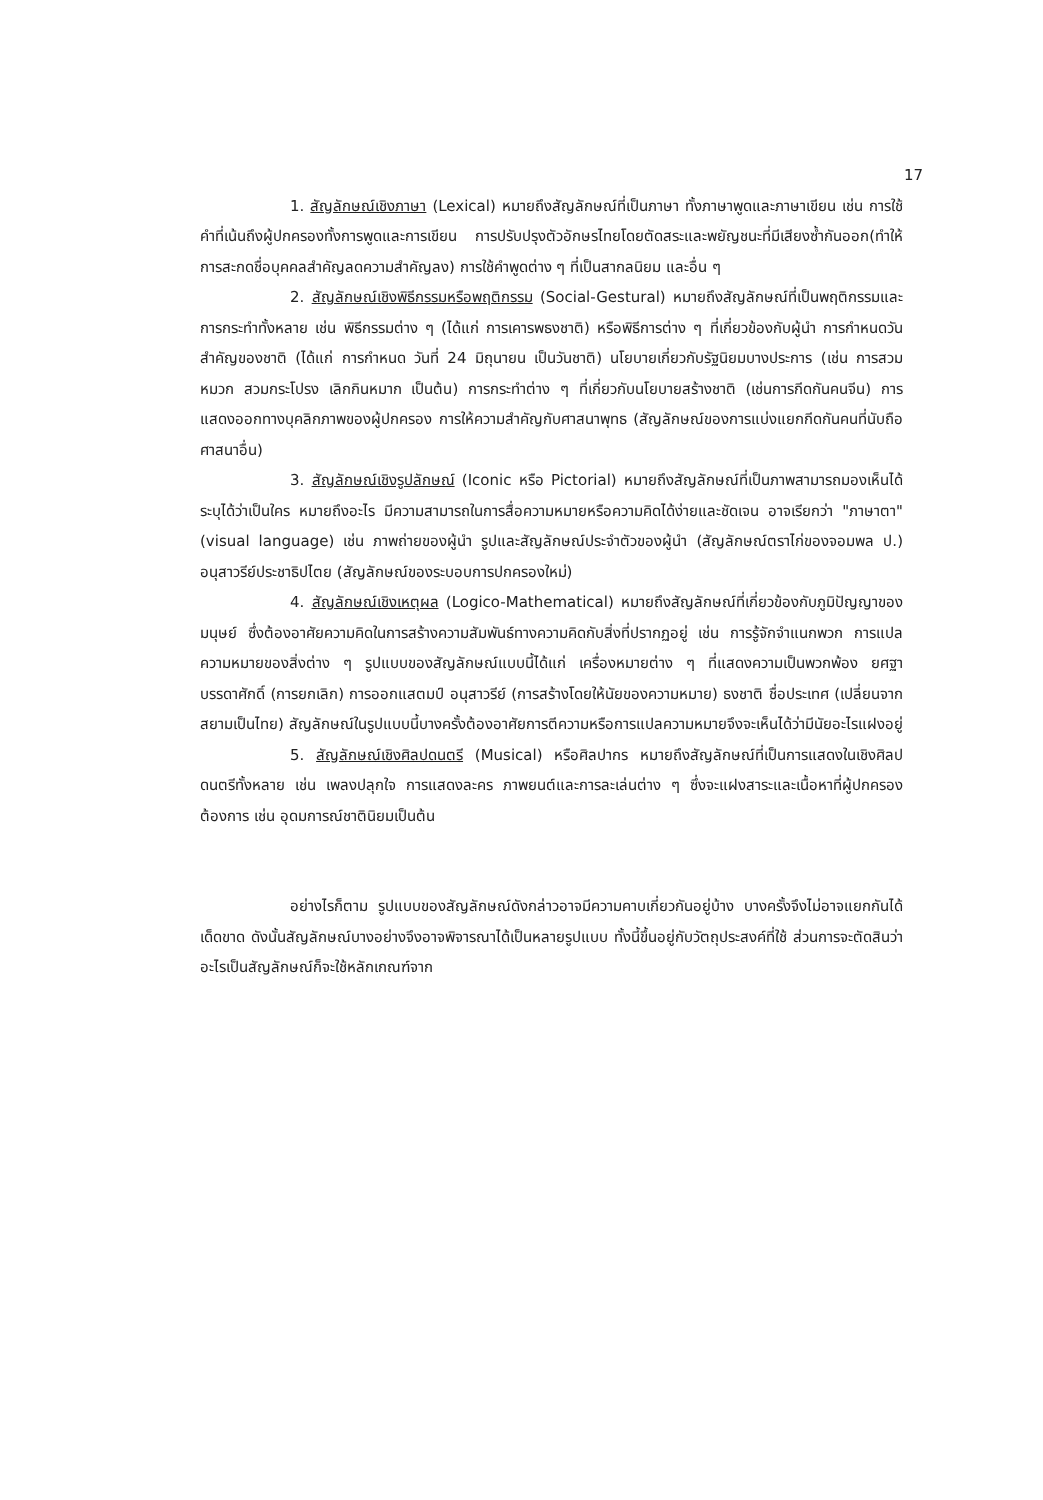17
1. สัญลักษณ์เชิงภาษา (Lexical) หมายถึงสัญลักษณ์ที่เป็นภาษา ทั้งภาษาพูดและภาษาเขียน เช่น การใช้คำที่เน้นถึงผู้ปกครองทั้งการพูดและการเขียน การปรับปรุงตัวอักษรไทยโดยตัดสระและพยัญชนะที่มีเสียงซ้ำกันออก(ทำให้การสะกดชื่อบุคคลสำคัญลดความสำคัญลง) การใช้คำพูดต่าง ๆ ที่เป็นสากลนิยม และอื่น ๆ
2. สัญลักษณ์เชิงพิธีกรรมหรือพฤติกรรม (Social-Gestural) หมายถึงสัญลักษณ์ที่เป็นพฤติกรรมและการกระทำทั้งหลาย เช่น พิธีกรรมต่าง ๆ (ได้แก่ การเคารพธงชาติ) หรือพิธีการต่าง ๆ ที่เกี่ยวข้องกับผู้นำ การกำหนดวันสำคัญของชาติ (ได้แก่ การกำหนด วันที่ 24 มิถุนายน เป็นวันชาติ) นโยบายเกี่ยวกับรัฐนิยมบางประการ (เช่น การสวมหมวก สวมกระโปรง เลิกกินหมาก เป็นต้น) การกระทำต่าง ๆ ที่เกี่ยวกับนโยบายสร้างชาติ (เช่นการกีดกันคนจีน) การแสดงออกทางบุคลิกภาพของผู้ปกครอง การให้ความสำคัญกับศาสนาพุทธ (สัญลักษณ์ของการแบ่งแยกกีดกันคนที่นับถือศาสนาอื่น)
3. สัญลักษณ์เชิงรูปลักษณ์ (Iconic หรือ Pictorial) หมายถึงสัญลักษณ์ที่เป็นภาพสามารถมองเห็นได้ ระบุได้ว่าเป็นใคร หมายถึงอะไร มีความสามารถในการสื่อความหมายหรือความคิดได้ง่ายและชัดเจน อาจเรียกว่า "ภาษาตา" (visual language) เช่น ภาพถ่ายของผู้นำ รูปและสัญลักษณ์ประจำตัวของผู้นำ (สัญลักษณ์ตราไก่ของจอมพล ป.) อนุสาวรีย์ประชาธิปไตย (สัญลักษณ์ของระบอบการปกครองใหม่)
4. สัญลักษณ์เชิงเหตุผล (Logico-Mathematical) หมายถึงสัญลักษณ์ที่เกี่ยวข้องกับภูมิปัญญาของมนุษย์ ซึ่งต้องอาศัยความคิดในการสร้างความสัมพันธ์ทางความคิดกับสิ่งที่ปรากฏอยู่ เช่น การรู้จักจำแนกพวก การแปลความหมายของสิ่งต่าง ๆ รูปแบบของสัญลักษณ์แบบนี้ได้แก่ เครื่องหมายต่าง ๆ ที่แสดงความเป็นพวกพ้อง ยศฐาบรรดาศักดิ์ (การยกเลิก) การออกแสตมป์ อนุสาวรีย์ (การสร้างโดยให้นัยของความหมาย) ธงชาติ ชื่อประเทศ (เปลี่ยนจากสยามเป็นไทย) สัญลักษณ์ในรูปแบบนี้บางครั้งต้องอาศัยการตีความหรือการแปลความหมายจึงจะเห็นได้ว่ามีนัยอะไรแฝงอยู่
5. สัญลักษณ์เชิงศิลปดนตรี (Musical) หรือศิลปากร หมายถึงสัญลักษณ์ที่เป็นการแสดงในเชิงศิลปดนตรีทั้งหลาย เช่น เพลงปลุกใจ การแสดงละคร ภาพยนต์และการละเล่นต่าง ๆ ซึ่งจะแฝงสาระและเนื้อหาที่ผู้ปกครองต้องการ เช่น อุดมการณ์ชาตินิยมเป็นต้น
อย่างไรก็ตาม รูปแบบของสัญลักษณ์ดังกล่าวอาจมีความคาบเกี่ยวกันอยู่บ้าง บางครั้งจึงไม่อาจแยกกันได้เด็ดขาด ดังนั้นสัญลักษณ์บางอย่างจึงอาจพิจารณาได้เป็นหลายรูปแบบ ทั้งนี้ขึ้นอยู่กับวัตถุประสงค์ที่ใช้ ส่วนการจะตัดสินว่าอะไรเป็นสัญลักษณ์ก็จะใช้หลักเกณฑ์จาก